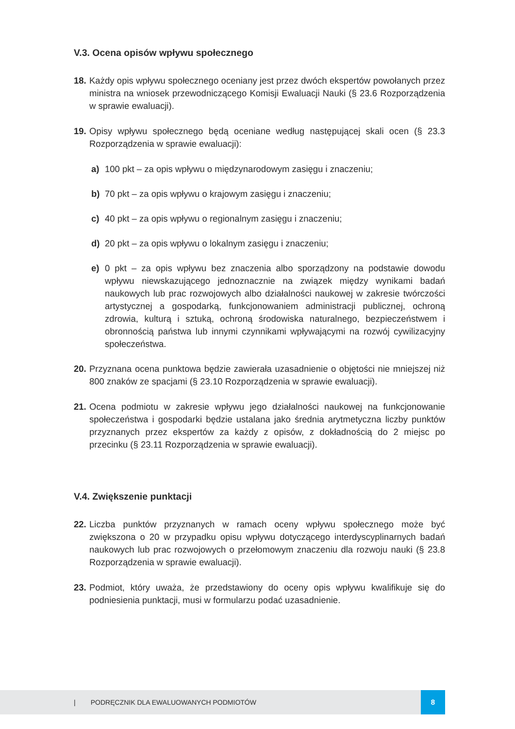V.3. Ocena opisów wpływu społecznego
18. Każdy opis wpływu społecznego oceniany jest przez dwóch ekspertów powołanych przez ministra na wniosek przewodniczącego Komisji Ewaluacji Nauki (§ 23.6 Rozporządzenia w sprawie ewaluacji).
19. Opisy wpływu społecznego będą oceniane według następującej skali ocen (§ 23.3 Rozporządzenia w sprawie ewaluacji):
a) 100 pkt – za opis wpływu o międzynarodowym zasięgu i znaczeniu;
b) 70 pkt – za opis wpływu o krajowym zasięgu i znaczeniu;
c) 40 pkt – za opis wpływu o regionalnym zasięgu i znaczeniu;
d) 20 pkt – za opis wpływu o lokalnym zasięgu i znaczeniu;
e) 0 pkt – za opis wpływu bez znaczenia albo sporządzony na podstawie dowodu wpływu niewskazującego jednoznacznie na związek między wynikami badań naukowych lub prac rozwojowych albo działalności naukowej w zakresie twórczości artystycznej a gospodarką, funkcjonowaniem administracji publicznej, ochroną zdrowia, kulturą i sztuką, ochroną środowiska naturalnego, bezpieczeństwem i obronnością państwa lub innymi czynnikami wpływającymi na rozwój cywilizacyjny społeczeństwa.
20. Przyznana ocena punktowa będzie zawierała uzasadnienie o objętości nie mniejszej niż 800 znaków ze spacjami (§ 23.10 Rozporządzenia w sprawie ewaluacji).
21. Ocena podmiotu w zakresie wpływu jego działalności naukowej na funkcjonowanie społeczeństwa i gospodarki będzie ustalana jako średnia arytmetyczna liczby punktów przyznanych przez ekspertów za każdy z opisów, z dokładnością do 2 miejsc po przecinku (§ 23.11 Rozporządzenia w sprawie ewaluacji).
V.4. Zwiększenie punktacji
22. Liczba punktów przyznanych w ramach oceny wpływu społecznego może być zwiększona o 20 w przypadku opisu wpływu dotyczącego interdyscyplinarnych badań naukowych lub prac rozwojowych o przełomowym znaczeniu dla rozwoju nauki (§ 23.8 Rozporządzenia w sprawie ewaluacji).
23. Podmiot, który uważa, że przedstawiony do oceny opis wpływu kwalifikuje się do podniesienia punktacji, musi w formularzu podać uzasadnienie.
| PODRĘCZNIK DLA EWALUOWANYCH PODMIOTÓW 8